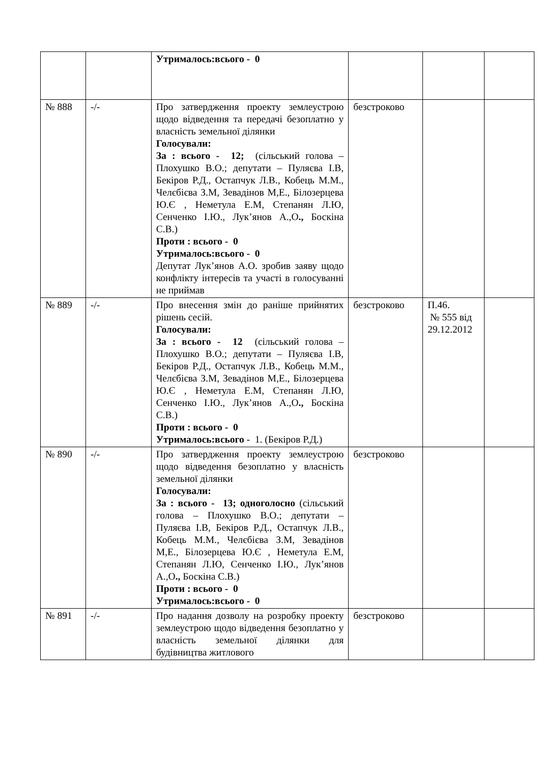| | | Утрималось:всього - 0 | | | |
| № 888 | -/- | Про затвердження проекту землеустрою щодо відведення та передачі безоплатно у власність земельної ділянки Голосували: За : всього - 12; (сільський голова – Плохушко В.О.; депутати – Пуляєва І.В, Бекіров Р.Д., Остапчук Л.В., Кобець М.М., Челєбієва З.М, Зевадінов М,Е., Білозерцева Ю.Є , Неметула Е.М, Степанян Л.Ю, Сенченко І.Ю., Лук’янов А.,О ., Боскіна С.В.) Проти : всього - 0 Утрималось:всього - 0 Депутат Лук’янов А.О. зробив заяву щодо конфлікту інтересів та участі в голосуванні не приймав | безстроково | | |
| № 889 | -/- | Про внесення змін до раніше прийнятих рішень сесій. Голосували: За : всього - 12 (сільський голова – Плохушко В.О.; депутати – Пуляєва І.В, Бекіров Р.Д., Остапчук Л.В., Кобець М.М., Челєбієва З.М, Зевадінов М,Е., Білозерцева Ю.Є , Неметула Е.М, Степанян Л.Ю, Сенченко І.Ю., Лук’янов А.,О ., Боскіна С.В.) Проти : всього - 0 Утрималось:всього - 1. (Бекіров Р.Д.) | безстроково | П.46. № 555 від 29.12.2012 | |
| № 890 | -/- | Про затвердження проекту землеустрою щодо відведення безоплатно у власність земельної ділянки Голосували: За : всього - 13; одноголосно (сільський голова – Плохушко В.О.; депутати – Пуляєва І.В, Бекіров Р.Д., Остапчук Л.В., Кобець М.М., Челєбієва З.М, Зевадінов М,Е., Білозерцева Ю.Є , Неметула Е.М, Степанян Л.Ю, Сенченко І.Ю., Лук’янов А.,О ., Боскіна С.В.) Проти : всього - 0 Утрималось:всього - 0 | безстроково | | |
| № 891 | -/- | Про надання дозволу на розробку проекту землеустрою щодо відведення безоплатно у власність земельної ділянки для будівництва житлового | безстроково | | |